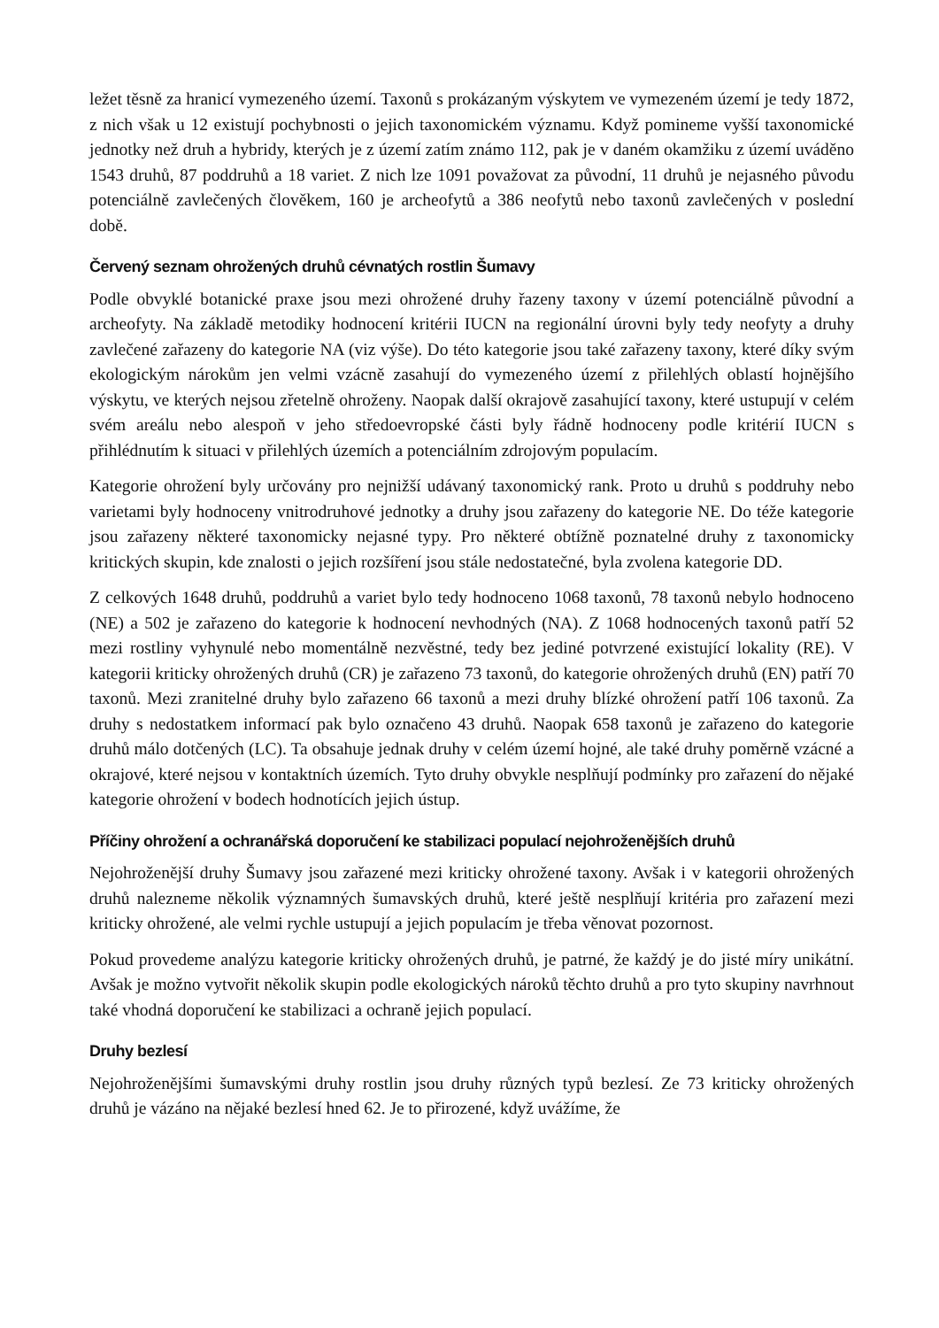ležet těsně za hranicí vymezeného území. Taxonů s prokázaným výskytem ve vymezeném území je tedy 1872, z nich však u 12 existují pochybnosti o jejich taxonomickém významu. Když pomineme vyšší taxonomické jednotky než druh a hybridy, kterých je z území zatím známo 112, pak je v daném okamžiku z území uváděno 1543 druhů, 87 poddruhů a 18 variet. Z nich lze 1091 považovat za původní, 11 druhů je nejasného původu potenciálně zavlečených člověkem, 160 je archeofytů a 386 neofytů nebo taxonů zavlečených v poslední době.
Červený seznam ohrožených druhů cévnatých rostlin Šumavy
Podle obvyklé botanické praxe jsou mezi ohrožené druhy řazeny taxony v území potenciálně původní a archeofyty. Na základě metodiky hodnocení kritérii IUCN na regionální úrovni byly tedy neofyty a druhy zavlečené zařazeny do kategorie NA (viz výše). Do této kategorie jsou také zařazeny taxony, které díky svým ekologickým nárokům jen velmi vzácně zasahují do vymezeného území z přilehlých oblastí hojnějšího výskytu, ve kterých nejsou zřetelně ohroženy. Naopak další okrajově zasahující taxony, které ustupují v celém svém areálu nebo alespoň v jeho středoevropské části byly řádně hodnoceny podle kritérií IUCN s přihlédnutím k situaci v přilehlých územích a potenciálním zdrojovým populacím.
Kategorie ohrožení byly určovány pro nejnižší udávaný taxonomický rank. Proto u druhů s poddruhy nebo varietami byly hodnoceny vnitrodruhové jednotky a druhy jsou zařazeny do kategorie NE. Do téže kategorie jsou zařazeny některé taxonomicky nejasné typy. Pro některé obtížně poznatelné druhy z taxonomicky kritických skupin, kde znalosti o jejich rozšíření jsou stále nedostatečné, byla zvolena kategorie DD.
Z celkových 1648 druhů, poddruhů a variet bylo tedy hodnoceno 1068 taxonů, 78 taxonů nebylo hodnoceno (NE) a 502 je zařazeno do kategorie k hodnocení nevhodných (NA). Z 1068 hodnocených taxonů patří 52 mezi rostliny vyhynulé nebo momentálně nezvěstné, tedy bez jediné potvrzené existující lokality (RE). V kategorii kriticky ohrožených druhů (CR) je zařazeno 73 taxonů, do kategorie ohrožených druhů (EN) patří 70 taxonů. Mezi zranitelné druhy bylo zařazeno 66 taxonů a mezi druhy blízké ohrožení patří 106 taxonů. Za druhy s nedostatkem informací pak bylo označeno 43 druhů. Naopak 658 taxonů je zařazeno do kategorie druhů málo dotčených (LC). Ta obsahuje jednak druhy v celém území hojné, ale také druhy poměrně vzácné a okrajové, které nejsou v kontaktních územích. Tyto druhy obvykle nesplňují podmínky pro zařazení do nějaké kategorie ohrožení v bodech hodnotících jejich ústup.
Příčiny ohrožení a ochranářská doporučení ke stabilizaci populací nejohroženějších druhů
Nejohroženější druhy Šumavy jsou zařazené mezi kriticky ohrožené taxony. Avšak i v kategorii ohrožených druhů nalezneme několik významných šumavských druhů, které ještě nesplňují kritéria pro zařazení mezi kriticky ohrožené, ale velmi rychle ustupují a jejich populacím je třeba věnovat pozornost.
Pokud provedeme analýzu kategorie kriticky ohrožených druhů, je patrné, že každý je do jisté míry unikátní. Avšak je možno vytvořit několik skupin podle ekologických nároků těchto druhů a pro tyto skupiny navrhnout také vhodná doporučení ke stabilizaci a ochraně jejich populací.
Druhy bezlesí
Nejohroženějšími šumavskými druhy rostlin jsou druhy různých typů bezlesí. Ze 73 kriticky ohrožených druhů je vázáno na nějaké bezlesí hned 62. Je to přirozené, když uvážíme, že